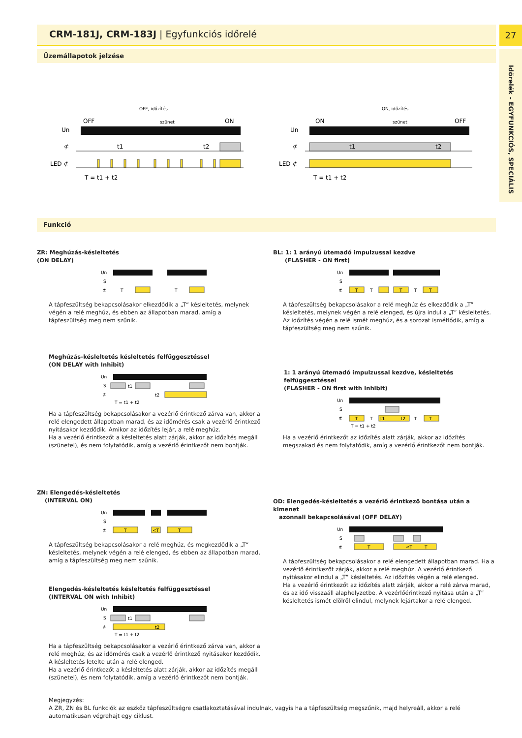CRM-181J, CRM-183J | Egyfunkciós időrelé 27
Időrelék - EGYFUNKCIÓS, SPECIÁLIS
Üzemállapotok jelzése
Un
⊄
LED ⊄
OFF
ON
OFF, időzítés
szünet
t1
t2
T = t1 + t2
Un
⊄
LED ⊄
ON
OFF
ON, időzítés
szünet
t1
t2
T = t1 + t2
Funkció
ZR: Meghúzás-késleltetés
(ON DELAY)
Un
S
⊄
T
T
A tápfeszültség bekapcsolásakor elkezdődik a „T“ késleltetés, melynek végén a relé meghúz, és ebben az állapotban marad, amíg a tápfeszültség meg nem szűnik.
Meghúzás-késleltetés késleltetés felfüggesztéssel
(ON DELAY with Inhibit)
Un
S
⊄
t1
t2
T = t1 + t2
Ha a tápfeszültség bekapcsolásakor a vezérlő érintkező zárva van, akkor a relé elengedett állapotban marad, és az időmérés csak a vezérlő érintkező nyitásakor kezdődik. Amikor az időzítés lejár, a relé meghúz.
Ha a vezérlő érintkezőt a késleltetés alatt zárják, akkor az időzítés megáll (szünetel), és nem folytatódik, amíg a vezérlő érintkezőt nem bontják.
ZN: Elengedés-késleltetés
(INTERVAL ON)
Un
S
⊄
T
<T
T
A tápfeszültség bekapcsolásakor a relé meghúz, és megkezdődik a „T“ késleltetés, melynek végén a relé elenged, és ebben az állapotban marad, amíg a tápfeszültség meg nem szűnik.
Elengedés-késleltetés késleltetés felfüggesztéssel
(INTERVAL ON with Inhibit)
Un
S
⊄
t1
t2
T = t1 + t2
Ha a tápfeszültség bekapcsolásakor a vezérlő érintkező zárva van, akkor a relé meghúz, és az időmérés csak a vezérlő érintkező nyitásakor kezdődik. A késleltetés letelte után a relé elenged.
Ha a vezérlő érintkezőt a késleltetés alatt zárják, akkor az időzítés megáll (szünetel), és nem folytatódik, amíg a vezérlő érintkezőt nem bontják.
BL: 1: 1 arányú ütemadó impulzussal kezdve
(FLASHER - ON first)
Un
S
⊄
T
T
T
T
T
A tápfeszültség bekapcsolásakor a relé meghúz és elkezdődik a „T” késleltetés, melynek végén a relé elenged, és újra indul a „T” késleltetés. Az időzítés végén a relé ismét meghúz, és a sorozat ismétlődik, amíg a tápfeszültség meg nem szűnik.
1: 1 arányú ütemadó impulzussal kezdve, késleltetés felfüggesztéssel
(FLASHER - ON first with Inhibit)
Un
S
⊄
T
T
t1
t2
T
T
T = t1 + t2
Ha a vezérlő érintkezőt az időzítés alatt zárják, akkor az időzítés megszakad és nem folytatódik, amíg a vezérlő érintkezőt nem bontják.
OD: Elengedés-késleltetés a vezérlő érintkező bontása után a kimenet
azonnali bekapcsolásával (OFF DELAY)
Un
S
⊄
T
<T
T
A tápfeszültség bekapcsolásakor a relé elengedett állapotban marad. Ha a vezérlő érintkezőt zárják, akkor a relé meghúz. A vezérlő érintkező nyitásakor elindul a „T” késleltetés. Az időzítés végén a relé elenged.
Ha a vezérlő érintkezőt az időzítés alatt zárják, akkor a relé zárva marad, és az idő visszaáll alaphelyzetbe. A vezérlőérintkező nyitása után a „T” késleltetés ismét elölről elindul, melynek lejártakor a relé elenged.
Megjegyzés:
A ZR, ZN és BL funkciók az eszköz tápfeszültségre csatlakoztatásával indulnak, vagyis ha a tápfeszültség megszűnik, majd helyreáll, akkor a relé automatikusan végrehajt egy ciklust.